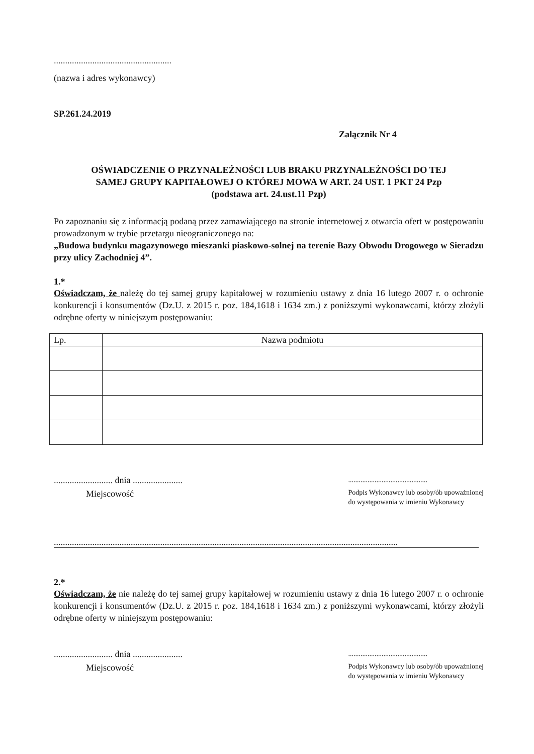....................................................
(nazwa i adres wykonawcy)
SP.261.24.2019
Załącznik Nr 4
OŚWIADCZENIE O PRZYNALEŻNOŚCI LUB BRAKU PRZYNALEŻNOŚCI DO TEJ
SAMEJ GRUPY KAPITAŁOWEJ O KTÓREJ MOWA W ART. 24 UST. 1 PKT 24 Pzp
(podstawa art. 24.ust.11 Pzp)
Po zapoznaniu się z informacją podaną przez zamawiającego na stronie internetowej z otwarcia ofert w postępowaniu prowadzonym w trybie przetargu nieograniczonego na:
„Budowa budynku magazynowego mieszanki piaskowo-solnej na terenie Bazy Obwodu Drogowego w Sieradzu przy ulicy Zachodniej 4”.
1.*
Oświadczam, że należę do tej samej grupy kapitałowej w rozumieniu ustawy z dnia 16 lutego 2007 r. o ochronie konkurencji i konsumentów (Dz.U. z 2015 r. poz. 184,1618 i 1634 zm.) z poniższymi wykonawcami, którzy złożyli odrębne oferty w niniejszym postępowaniu:
| Lp. | Nazwa podmiotu |
| --- | --- |
.......................... dnia ......................
Miejscowość
.............................................
Podpis Wykonawcy lub osoby/ób upoważnionej
do występowania w imieniu Wykonawcy
........................................................................................................................................................
2.*
Oświadczam, że nie należę do tej samej grupy kapitałowej w rozumieniu ustawy z dnia 16 lutego 2007 r. o ochronie konkurencji i konsumentów (Dz.U. z 2015 r. poz. 184,1618 i 1634 zm.) z poniższymi wykonawcami, którzy złożyli odrębne oferty w niniejszym postępowaniu:
.......................... dnia ......................
Miejscowość
.............................................
Podpis Wykonawcy lub osoby/ób upoważnionej
do występowania w imieniu Wykonawcy